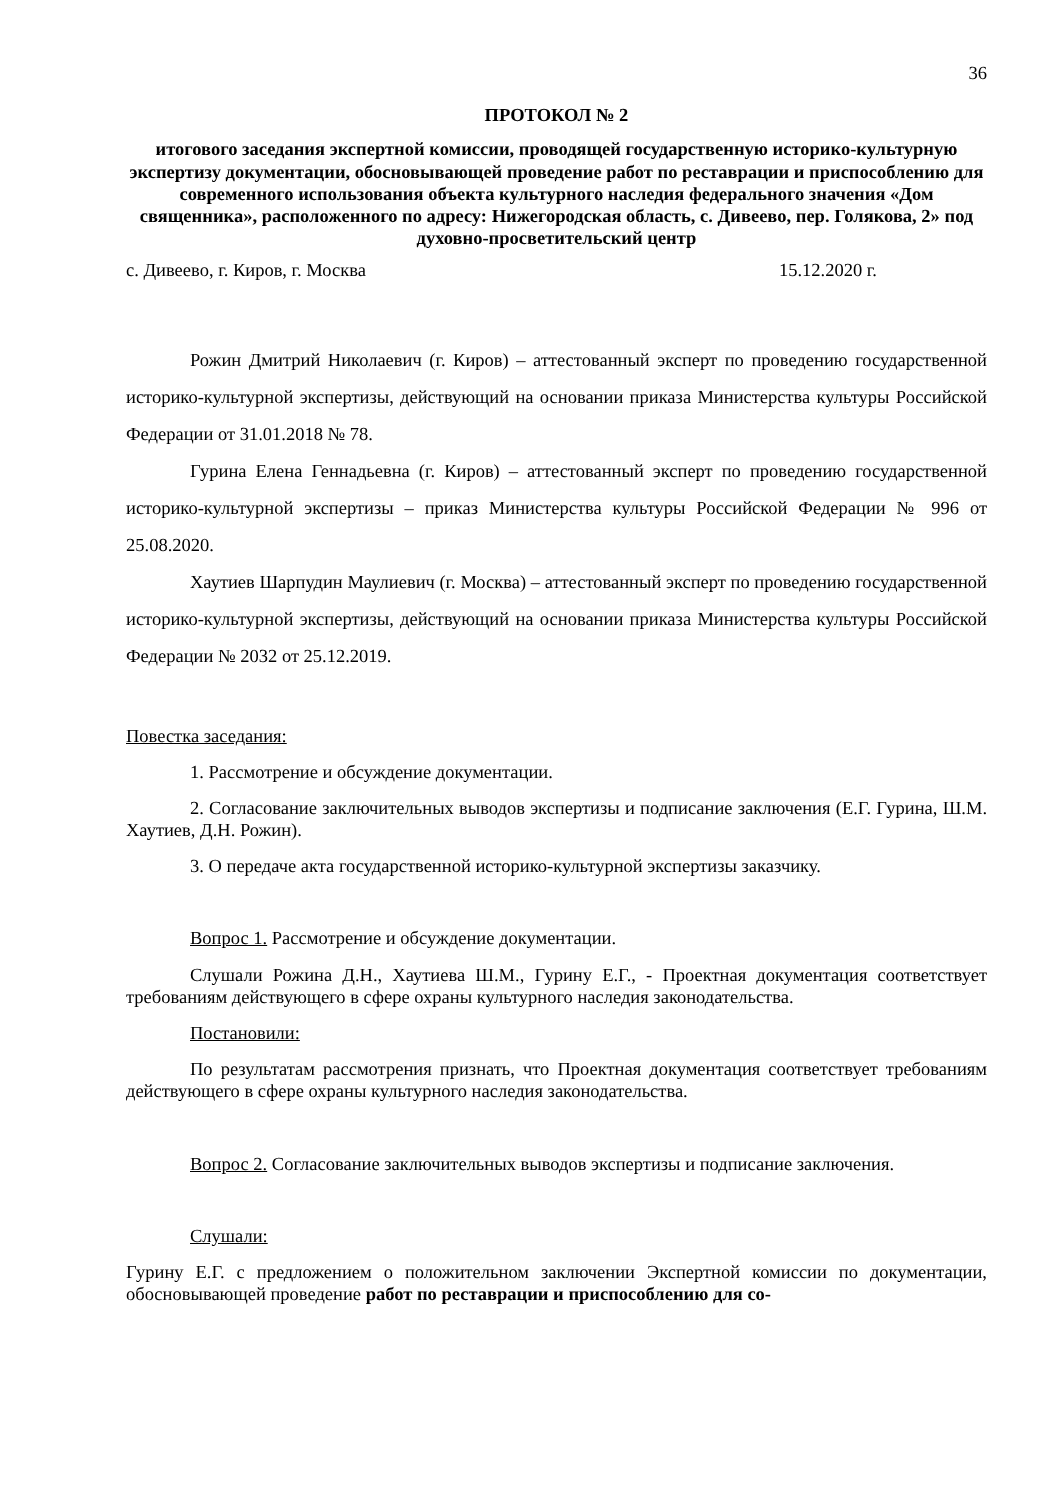36
ПРОТОКОЛ № 2
итогового заседания экспертной комиссии, проводящей государственную историко-культурную экспертизу документации, обосновывающей проведение работ по реставрации и приспособлению для современного использования объекта культурного наследия федерального значения «Дом священника», расположенного по адресу: Нижегородская область, с. Дивеево, пер. Голякова, 2» под духовно-просветительский центр
с. Дивеево, г. Киров, г. Москва 15.12.2020 г.
Рожин Дмитрий Николаевич (г. Киров) – аттестованный эксперт по проведению государственной историко-культурной экспертизы, действующий на основании приказа Министерства культуры Российской Федерации от 31.01.2018 № 78.
Гурина Елена Геннадьевна (г. Киров) – аттестованный эксперт по проведению государственной историко-культурной экспертизы – приказ Министерства культуры Российской Федерации № 996 от 25.08.2020.
Хаутиев Шарпудин Маулиевич (г. Москва) – аттестованный эксперт по проведению государственной историко-культурной экспертизы, действующий на основании приказа Министерства культуры Российской Федерации № 2032 от 25.12.2019.
Повестка заседания:
1. Рассмотрение и обсуждение документации.
2. Согласование заключительных выводов экспертизы и подписание заключения (Е.Г. Гурина, Ш.М. Хаутиев, Д.Н. Рожин).
3. О передаче акта государственной историко-культурной экспертизы заказчику.
Вопрос 1. Рассмотрение и обсуждение документации.
Слушали Рожина Д.Н., Хаутиева Ш.М., Гурину Е.Г., - Проектная документация соответствует требованиям действующего в сфере охраны культурного наследия законодательства.
Постановили:
По результатам рассмотрения признать, что Проектная документация соответствует требованиям действующего в сфере охраны культурного наследия законодательства.
Вопрос 2. Согласование заключительных выводов экспертизы и подписание заключения.
Слушали:
Гурину Е.Г. с предложением о положительном заключении Экспертной комиссии по документации, обосновывающей проведение работ по реставрации и приспособлению для со-